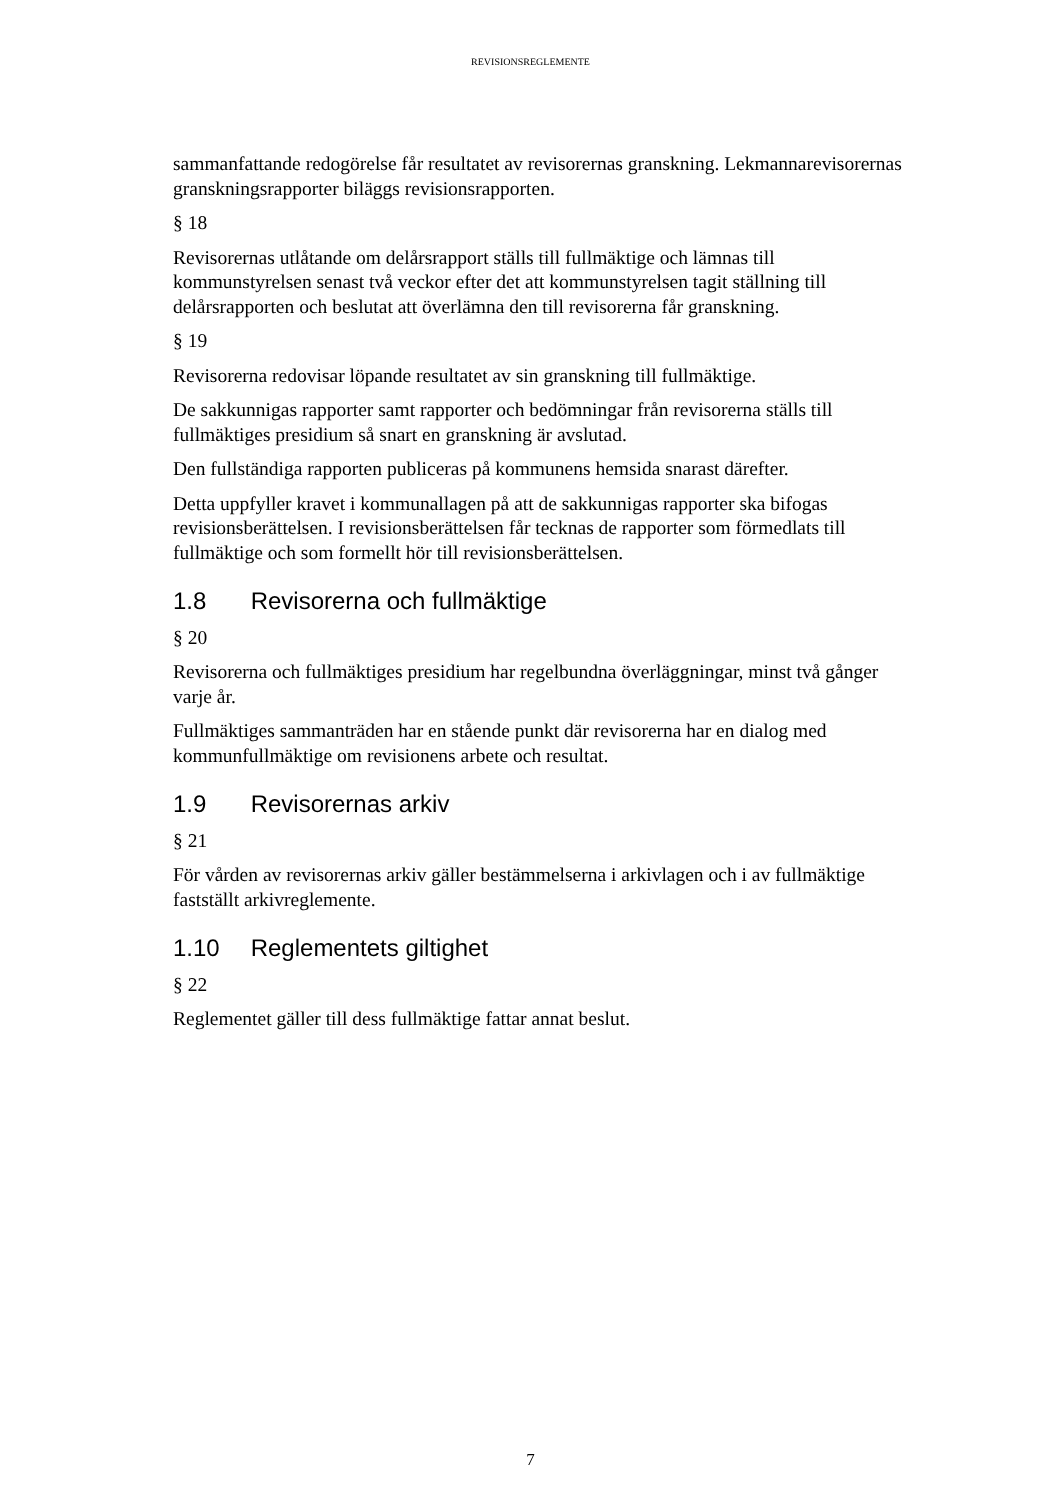REVISIONSREGLEMENTE
sammanfattande redogörelse får resultatet av revisorernas granskning. Lekmannarevisorernas granskningsrapporter biläggs revisionsrapporten.
§ 18
Revisorernas utlåtande om delårsrapport ställs till fullmäktige och lämnas till kommunstyrelsen senast två veckor efter det att kommunstyrelsen tagit ställning till delårsrapporten och beslutat att överlämna den till revisorerna får granskning.
§ 19
Revisorerna redovisar löpande resultatet av sin granskning till fullmäktige.
De sakkunnigas rapporter samt rapporter och bedömningar från revisorerna ställs till fullmäktiges presidium så snart en granskning är avslutad.
Den fullständiga rapporten publiceras på kommunens hemsida snarast därefter.
Detta uppfyller kravet i kommunallagen på att de sakkunnigas rapporter ska bifogas revisionsberättelsen. I revisionsberättelsen får tecknas de rapporter som förmedlats till fullmäktige och som formellt hör till revisionsberättelsen.
1.8 Revisorerna och fullmäktige
§ 20
Revisorerna och fullmäktiges presidium har regelbundna överläggningar, minst två gånger varje år.
Fullmäktiges sammanträden har en stående punkt där revisorerna har en dialog med kommunfullmäktige om revisionens arbete och resultat.
1.9 Revisorernas arkiv
§ 21
För vården av revisorernas arkiv gäller bestämmelserna i arkivlagen och i av fullmäktige fastställt arkivreglemente.
1.10 Reglementets giltighet
§ 22
Reglementet gäller till dess fullmäktige fattar annat beslut.
7